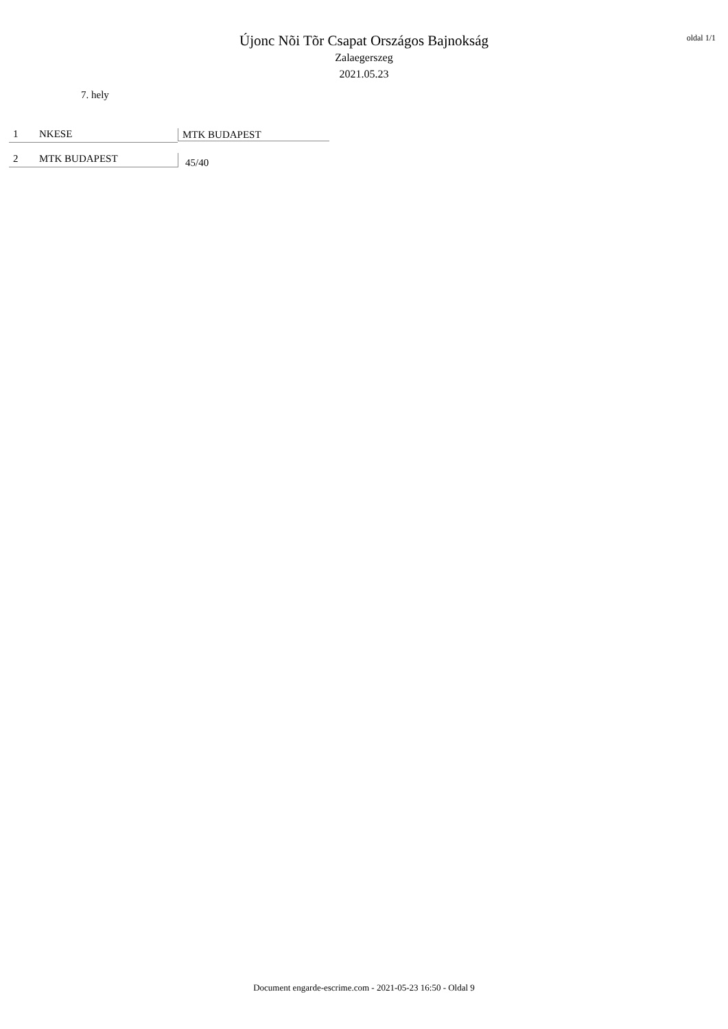oldal 1/1
Újonc Nõi Tõr Csapat Országos Bajnokság
Zalaegerszeg
2021.05.23
7. hely
1 NKESE
2 MTK BUDAPEST
MTK BUDAPEST
45/40
Document engarde-escrime.com - 2021-05-23 16:50 - Oldal 9